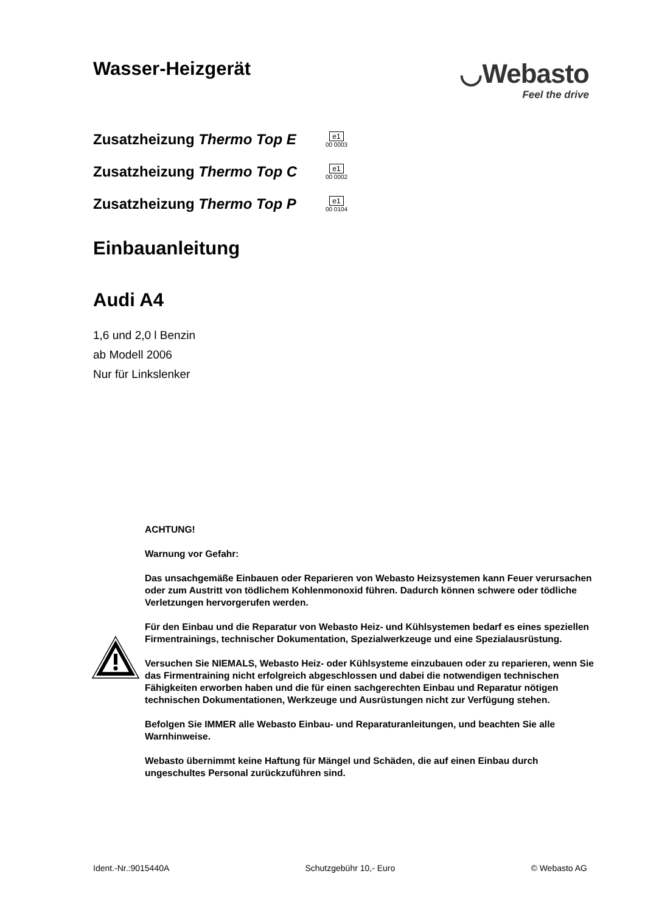Wasser-Heizgerät
◡Webasto
Feel the drive
Zusatzheizung Thermo Top E
e1
00 0003
Zusatzheizung Thermo Top C
e1
00 0002
Zusatzheizung Thermo Top P
e1
00 0104
Einbauanleitung
Audi A4
1,6 und 2,0 l Benzin
ab Modell 2006
Nur für Linkslenker
ACHTUNG!
Warnung vor Gefahr:
Das unsachgemäße Einbauen oder Reparieren von Webasto Heizsystemen kann Feuer verursachen oder zum Austritt von tödlichem Kohlenmonoxid führen. Dadurch können schwere oder tödliche Verletzungen hervorgerufen werden.
Für den Einbau und die Reparatur von Webasto Heiz- und Kühlsystemen bedarf es eines speziellen Firmentrainings, technischer Dokumentation, Spezialwerkzeuge und eine Spezialausrüstung.
Versuchen Sie NIEMALS, Webasto Heiz- oder Kühlsysteme einzubauen oder zu reparieren, wenn Sie das Firmentraining nicht erfolgreich abgeschlossen und dabei die notwendigen technischen Fähigkeiten erworben haben und die für einen sachgerechten Einbau und Reparatur nötigen technischen Dokumentationen, Werkzeuge und Ausrüstungen nicht zur Verfügung stehen.
Befolgen Sie IMMER alle Webasto Einbau- und Reparaturanleitungen, und beachten Sie alle Warnhinweise.
Webasto übernimmt keine Haftung für Mängel und Schäden, die auf einen Einbau durch ungeschultes Personal zurückzuführen sind.
Ident.-Nr.:9015440A Schutzgebühr 10,- Euro © Webasto AG